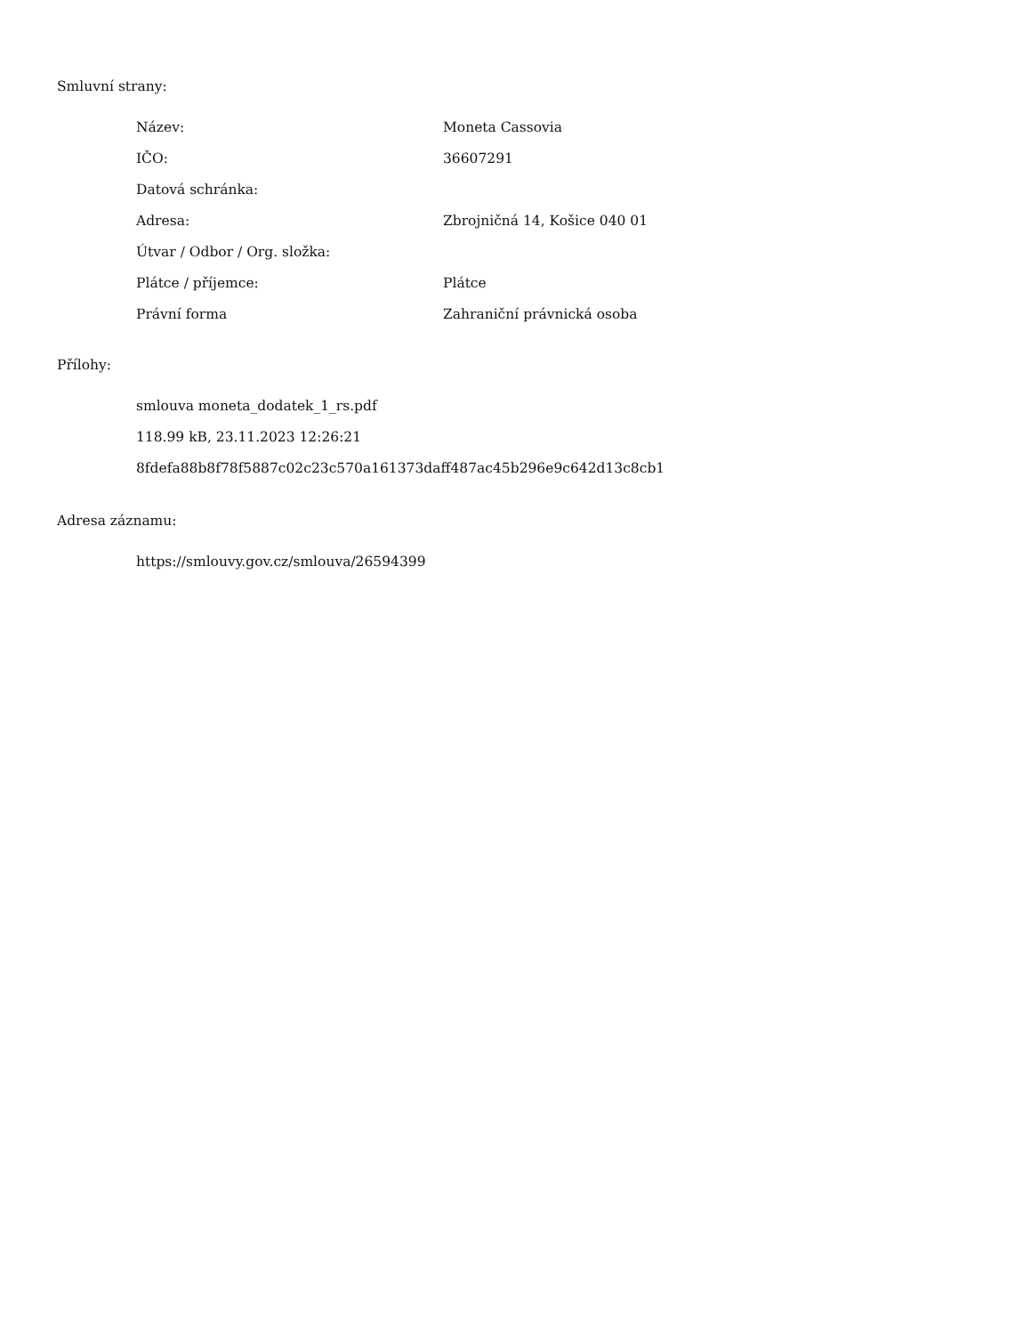Smluvní strany:
| Název: | Moneta Cassovia |
| IČO: | 36607291 |
| Datová schránka: | |
| Adresa: | Zbrojničná 14, Košice 040 01 |
| Útvar / Odbor / Org. složka: | |
| Plátce / příjemce: | Plátce |
| Právní forma | Zahraniční právnická osoba |
Přílohy:
smlouva moneta_dodatek_1_rs.pdf
118.99 kB, 23.11.2023 12:26:21
8fdefa88b8f78f5887c02c23c570a161373daff487ac45b296e9c642d13c8cb1
Adresa záznamu:
https://smlouvy.gov.cz/smlouva/26594399